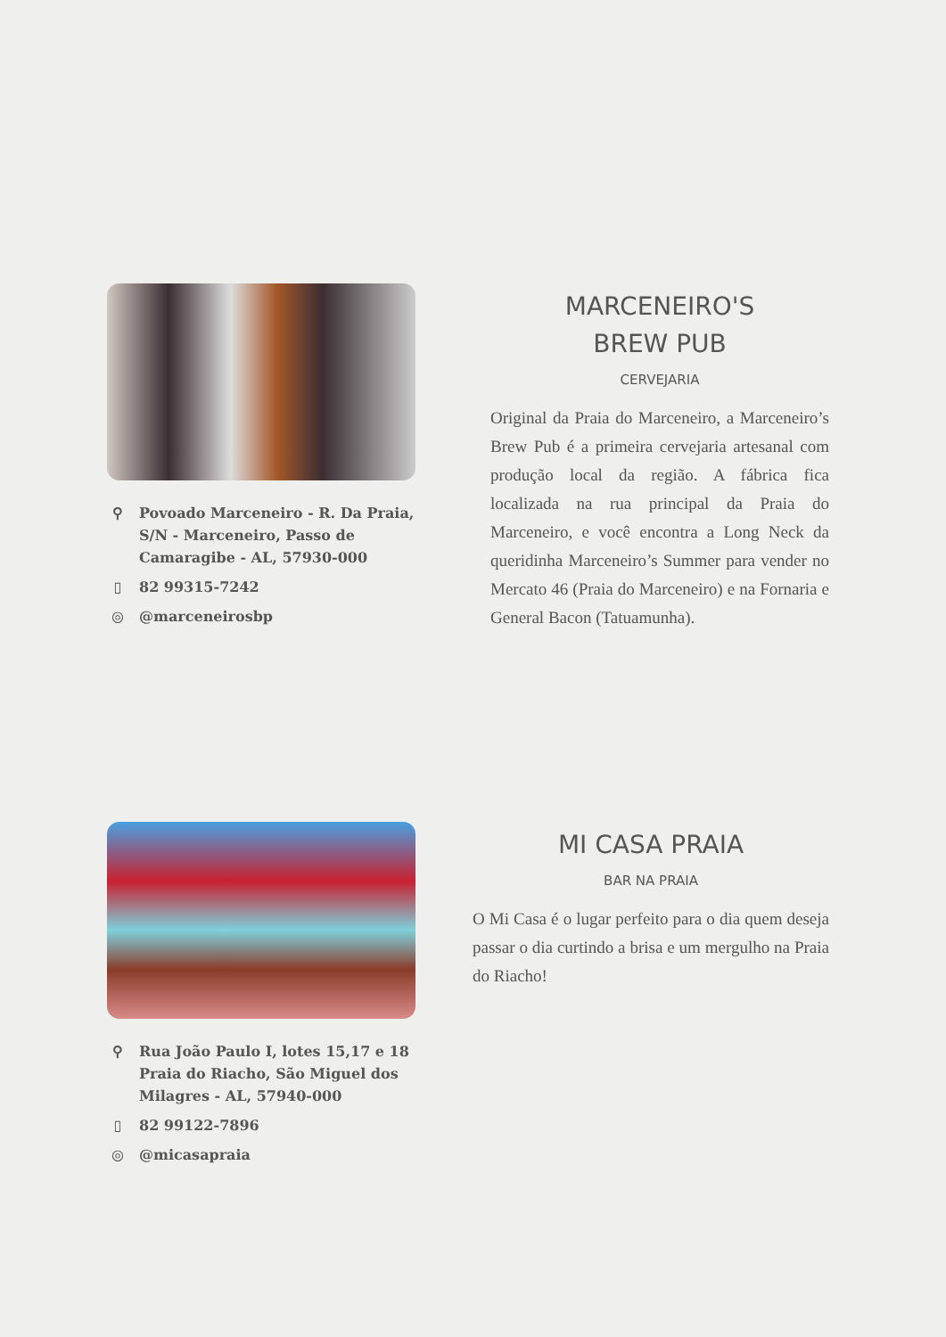⚲ Povoado Marceneiro - R. Da Praia, S/N - Marceneiro, Passo de Camaragibe - AL, 57930-000
▯ 82 99315-7242
◎ @marceneirosbp
MARCENEIRO'S
BREW PUB
CERVEJARIA
Original da Praia do Marceneiro, a Marceneiro’s Brew Pub é a primeira cervejaria artesanal com produção local da região. A fábrica fica localizada na rua principal da Praia do Marceneiro, e você encontra a Long Neck da queridinha Marceneiro’s Summer para vender no Mercato 46 (Praia do Marceneiro) e na Fornaria e General Bacon (Tatuamunha).
⚲ Rua João Paulo I, lotes 15,17 e 18 Praia do Riacho, São Miguel dos Milagres - AL, 57940-000
▯ 82 99122-7896
◎ @micasapraia
MI CASA PRAIA
BAR NA PRAIA
O Mi Casa é o lugar perfeito para o dia quem deseja passar o dia curtindo a brisa e um mergulho na Praia do Riacho!